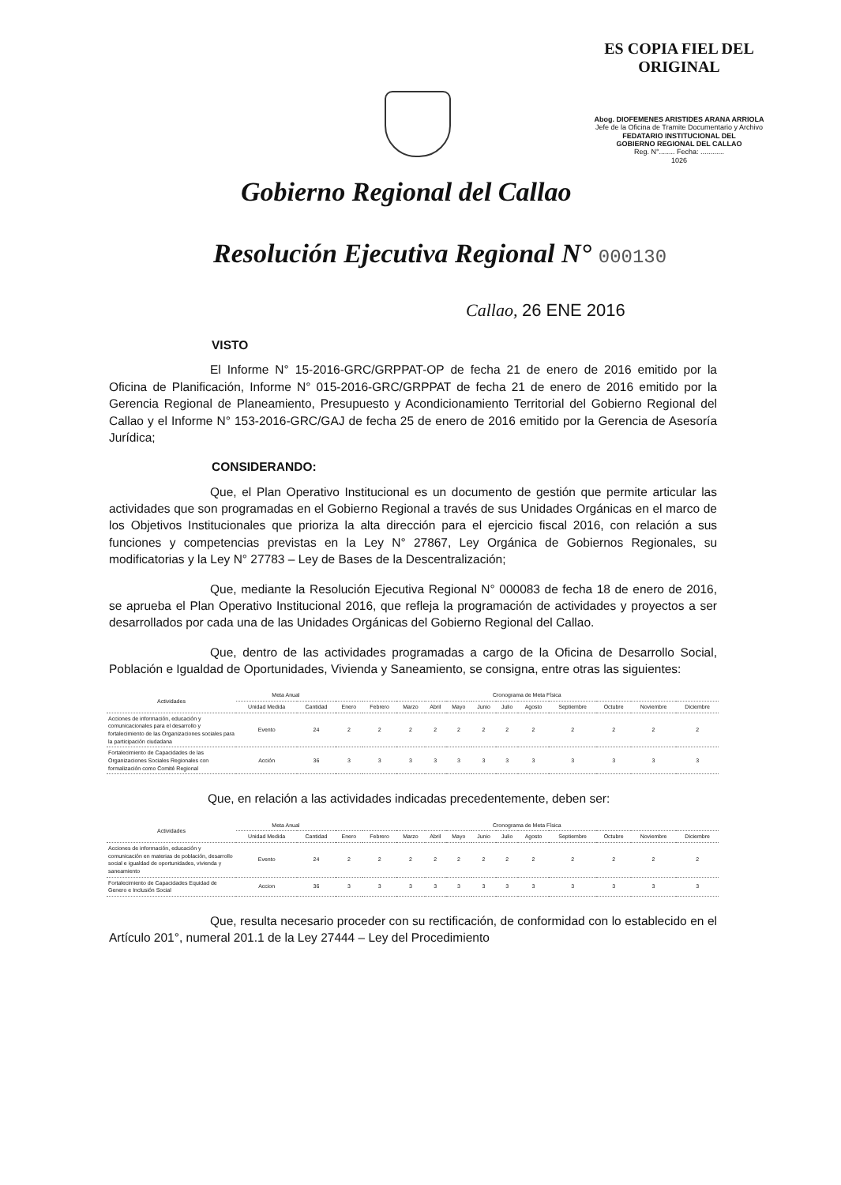ES COPIA FIEL DEL ORIGINAL
Abog. DIOFEMENES ARISTIDES ARANA ARRIOLA
Jefe de la Oficina de Tramite Documentario y Archivo
FEDATARIO INSTITUCIONAL DEL
GOBIERNO REGIONAL DEL CALLAO
Reg. N°........ Fecha: ............
1026
Gobierno Regional del Callao
Resolución Ejecutiva Regional N° 000130
Callao, 26 ENE 2016
VISTO
El Informe N° 15-2016-GRC/GRPPAT-OP de fecha 21 de enero de 2016 emitido por la Oficina de Planificación, Informe N° 015-2016-GRC/GRPPAT de fecha 21 de enero de 2016 emitido por la Gerencia Regional de Planeamiento, Presupuesto y Acondicionamiento Territorial del Gobierno Regional del Callao y el Informe N° 153-2016-GRC/GAJ de fecha 25 de enero de 2016 emitido por la Gerencia de Asesoría Jurídica;
CONSIDERANDO:
Que, el Plan Operativo Institucional es un documento de gestión que permite articular las actividades que son programadas en el Gobierno Regional a través de sus Unidades Orgánicas en el marco de los Objetivos Institucionales que prioriza la alta dirección para el ejercicio fiscal 2016, con relación a sus funciones y competencias previstas en la Ley N° 27867, Ley Orgánica de Gobiernos Regionales, su modificatorias y la Ley N° 27783 – Ley de Bases de la Descentralización;
Que, mediante la Resolución Ejecutiva Regional N° 000083 de fecha 18 de enero de 2016, se aprueba el Plan Operativo Institucional 2016, que refleja la programación de actividades y proyectos a ser desarrollados por cada una de las Unidades Orgánicas del Gobierno Regional del Callao.
Que, dentro de las actividades programadas a cargo de la Oficina de Desarrollo Social, Población e Igualdad de Oportunidades, Vivienda y Saneamiento, se consigna, entre otras las siguientes:
| Actividades | Meta Anual | | Cronograma de Meta Física | | | | | | | | | | | |
| --- | --- | --- | --- | --- | --- | --- | --- | --- | --- | --- | --- | --- | --- | --- |
| | Unidad Medida | Cantidad | Enero | Febrero | Marzo | Abril | Mayo | Junio | Julio | Agosto | Septiembre | Octubre | Noviembre | Diciembre |
| Acciones de información, educación y comunicacionales para el desarrollo y fortalecimiento de las Organizaciones sociales para la participación ciudadana | Evento | 24 | 2 | 2 | 2 | 2 | 2 | 2 | 2 | 2 | 2 | 2 | 2 | 2 |
| Fortalecimiento de Capacidades de las Organizaciones Sociales Regionales con formalización como Comité Regional | Acción | 36 | 3 | 3 | 3 | 3 | 3 | 3 | 3 | 3 | 3 | 3 | 3 | 3 |
Que, en relación a las actividades indicadas precedentemente, deben ser:
| Actividades | Meta Anual | | Cronograma de Meta Física | | | | | | | | | | | |
| --- | --- | --- | --- | --- | --- | --- | --- | --- | --- | --- | --- | --- | --- | --- |
| | Unidad Medida | Cantidad | Enero | Febrero | Marzo | Abril | Mayo | Junio | Julio | Agosto | Septiembre | Octubre | Noviembre | Diciembre |
| Acciones de información, educación y comunicación en materias de población, desarrollo social e igualdad de oportunidades, vivienda y saneamiento | Evento | 24 | 2 | 2 | 2 | 2 | 2 | 2 | 2 | 2 | 2 | 2 | 2 | 2 |
| Fortalecimiento de Capacidades Equidad de Genero e Inclusión Social | Accion | 36 | 3 | 3 | 3 | 3 | 3 | 3 | 3 | 3 | 3 | 3 | 3 | 3 |
Que, resulta necesario proceder con su rectificación, de conformidad con lo establecido en el Artículo 201°, numeral 201.1 de la Ley 27444 – Ley del Procedimiento